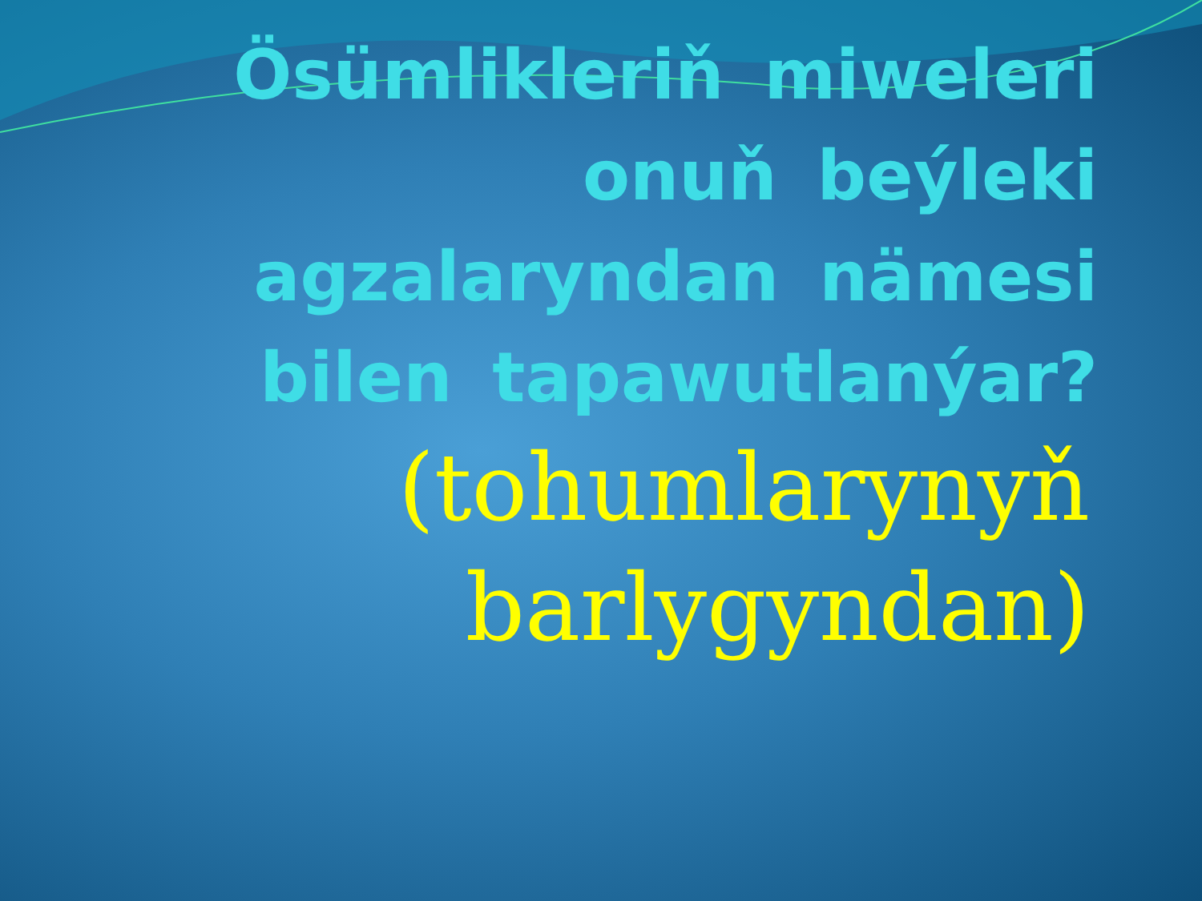Ösümlikleriň miweleri onuň beýleki agzalaryndan nämesi bilen tapawutlanýar?
(tohumlarynyň barlygyndan)